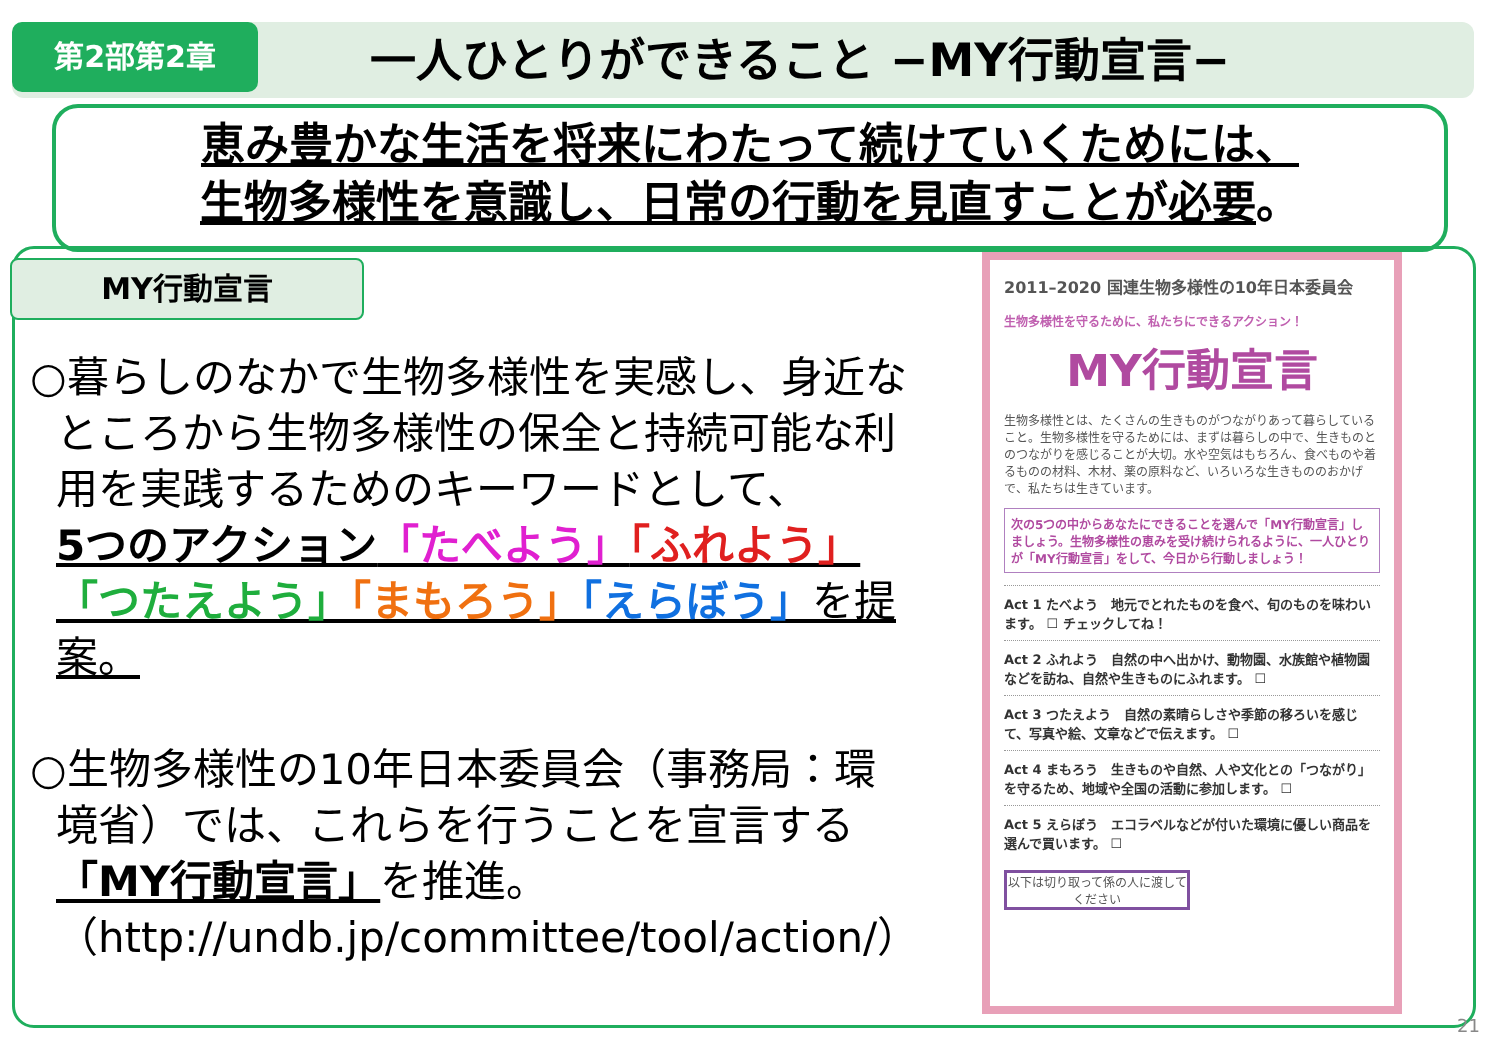第2部第2章 一人ひとりができること −MY行動宣言−
恵み豊かな生活を将来にわたって続けていくためには、
生物多様性を意識し、日常の行動を見直すことが必要。
MY行動宣言
○暮らしのなかで生物多様性を実感し、身近な
ところから生物多様性の保全と持続可能な利用を実践するためのキーワードとして、
5つのアクション「たべよう」「ふれよう」
「つたえよう」「まもろう」「えらぼう」を提案。
○生物多様性の10年日本委員会（事務局：環
境省）では、これらを行うことを宣言する「MY行動宣言」を推進。
（http://undb.jp/committee/tool/action/）
2011–2020 国連生物多様性の10年日本委員会
生物多様性を守るために、私たちにできるアクション！
MY行動宣言
生物多様性とは、たくさんの生きものがつながりあって暮らしていること。生物多様性を守るためには、まずは暮らしの中で、生きものとのつながりを感じることが大切。水や空気はもちろん、食べものや着るものの材料、木材、薬の原料など、いろいろな生きもののおかげで、私たちは生きています。
次の5つの中からあなたにできることを選んで「MY行動宣言」しましょう。生物多様性の恵みを受け続けられるように、一人ひとりが「MY行動宣言」をして、今日から行動しましょう！
Act 1 たべよう　地元でとれたものを食べ、旬のものを味わいます。 ☐ チェックしてね！
Act 2 ふれよう　自然の中へ出かけ、動物園、水族館や植物園などを訪ね、自然や生きものにふれます。 ☐
Act 3 つたえよう　自然の素晴らしさや季節の移ろいを感じて、写真や絵、文章などで伝えます。 ☐
Act 4 まもろう　生きものや自然、人や文化との「つながり」を守るため、地域や全国の活動に参加します。 ☐
Act 5 えらぼう　エコラベルなどが付いた環境に優しい商品を選んで買います。 ☐
以下は切り取って係の人に渡してください
21